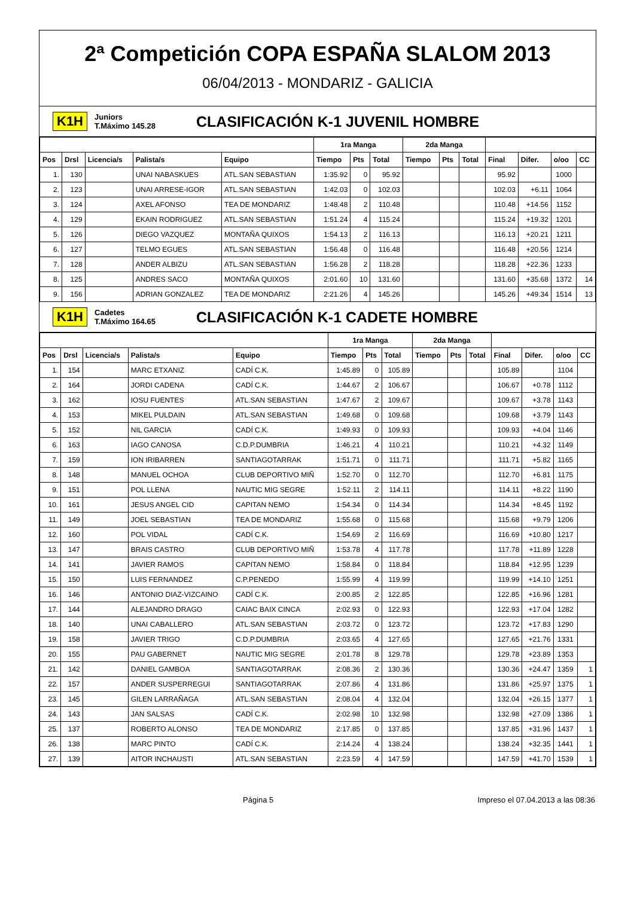2ª Competición COPA ESPAÑA SLALOM 2013
06/04/2013 - MONDARIZ - GALICIA
K1H
Juniors
T.Máximo 145.28
CLASIFICACIÓN K-1 JUVENIL HOMBRE
| | | | | | 1ra Manga | | | 2da Manga | | | | | | |
| --- | --- | --- | --- | --- | --- | --- | --- | --- | --- | --- | --- | --- | --- | --- |
| Pos | Drsl | Licencia/s | Palista/s | Equipo | Tiempo | Pts | Total | Tiempo | Pts | Total | Final | Difer. | o/oo | CC |
| 1. | 130 | | UNAI NABASKUES | ATL.SAN SEBASTIAN | 1:35.92 | 0 | 95.92 | | | | 95.92 | | 1000 | |
| 2. | 123 | | UNAI ARRESE-IGOR | ATL.SAN SEBASTIAN | 1:42.03 | 0 | 102.03 | | | | 102.03 | +6.11 | 1064 | |
| 3. | 124 | | AXEL AFONSO | TEA DE MONDARIZ | 1:48.48 | 2 | 110.48 | | | | 110.48 | +14.56 | 1152 | |
| 4. | 129 | | EKAIN RODRIGUEZ | ATL.SAN SEBASTIAN | 1:51.24 | 4 | 115.24 | | | | 115.24 | +19.32 | 1201 | |
| 5. | 126 | | DIEGO VAZQUEZ | MONTAÑA QUIXOS | 1:54.13 | 2 | 116.13 | | | | 116.13 | +20.21 | 1211 | |
| 6. | 127 | | TELMO EGUES | ATL.SAN SEBASTIAN | 1:56.48 | 0 | 116.48 | | | | 116.48 | +20.56 | 1214 | |
| 7. | 128 | | ANDER ALBIZU | ATL.SAN SEBASTIAN | 1:56.28 | 2 | 118.28 | | | | 118.28 | +22.36 | 1233 | |
| 8. | 125 | | ANDRES SACO | MONTAÑA QUIXOS | 2:01.60 | 10 | 131.60 | | | | 131.60 | +35.68 | 1372 | 14 |
| 9. | 156 | | ADRIAN GONZALEZ | TEA DE MONDARIZ | 2:21.26 | 4 | 145.26 | | | | 145.26 | +49.34 | 1514 | 13 |
K1H
Cadetes
T.Máximo 164.65
CLASIFICACIÓN K-1 CADETE HOMBRE
| | | | | | 1ra Manga | | | 2da Manga | | | | | | |
| --- | --- | --- | --- | --- | --- | --- | --- | --- | --- | --- | --- | --- | --- | --- |
| Pos | Drsl | Licencia/s | Palista/s | Equipo | Tiempo | Pts | Total | Tiempo | Pts | Total | Final | Difer. | o/oo | CC |
| 1. | 154 | | MARC ETXANIZ | CADÍ C.K. | 1:45.89 | 0 | 105.89 | | | | 105.89 | | 1104 | |
| 2. | 164 | | JORDI CADENA | CADÍ C.K. | 1:44.67 | 2 | 106.67 | | | | 106.67 | +0.78 | 1112 | |
| 3. | 162 | | IOSU FUENTES | ATL.SAN SEBASTIAN | 1:47.67 | 2 | 109.67 | | | | 109.67 | +3.78 | 1143 | |
| 4. | 153 | | MIKEL PULDAIN | ATL.SAN SEBASTIAN | 1:49.68 | 0 | 109.68 | | | | 109.68 | +3.79 | 1143 | |
| 5. | 152 | | NIL GARCIA | CADÍ C.K. | 1:49.93 | 0 | 109.93 | | | | 109.93 | +4.04 | 1146 | |
| 6. | 163 | | IAGO CANOSA | C.D.P.DUMBRIA | 1:46.21 | 4 | 110.21 | | | | 110.21 | +4.32 | 1149 | |
| 7. | 159 | | ION IRIBARREN | SANTIAGOTARRAK | 1:51.71 | 0 | 111.71 | | | | 111.71 | +5.82 | 1165 | |
| 8. | 148 | | MANUEL OCHOA | CLUB DEPORTIVO MIÑ | 1:52.70 | 0 | 112.70 | | | | 112.70 | +6.81 | 1175 | |
| 9. | 151 | | POL LLENA | NAUTIC MIG SEGRE | 1:52.11 | 2 | 114.11 | | | | 114.11 | +8.22 | 1190 | |
| 10. | 161 | | JESUS ANGEL CID | CAPITAN NEMO | 1:54.34 | 0 | 114.34 | | | | 114.34 | +8.45 | 1192 | |
| 11. | 149 | | JOEL SEBASTIAN | TEA DE MONDARIZ | 1:55.68 | 0 | 115.68 | | | | 115.68 | +9.79 | 1206 | |
| 12. | 160 | | POL VIDAL | CADÍ C.K. | 1:54.69 | 2 | 116.69 | | | | 116.69 | +10.80 | 1217 | |
| 13. | 147 | | BRAIS CASTRO | CLUB DEPORTIVO MIÑ | 1:53.78 | 4 | 117.78 | | | | 117.78 | +11.89 | 1228 | |
| 14. | 141 | | JAVIER RAMOS | CAPITAN NEMO | 1:58.84 | 0 | 118.84 | | | | 118.84 | +12.95 | 1239 | |
| 15. | 150 | | LUIS FERNANDEZ | C.P.PENEDO | 1:55.99 | 4 | 119.99 | | | | 119.99 | +14.10 | 1251 | |
| 16. | 146 | | ANTONIO DIAZ-VIZCAINO | CADÍ C.K. | 2:00.85 | 2 | 122.85 | | | | 122.85 | +16.96 | 1281 | |
| 17. | 144 | | ALEJANDRO DRAGO | CAIAC BAIX CINCA | 2:02.93 | 0 | 122.93 | | | | 122.93 | +17.04 | 1282 | |
| 18. | 140 | | UNAI CABALLERO | ATL.SAN SEBASTIAN | 2:03.72 | 0 | 123.72 | | | | 123.72 | +17.83 | 1290 | |
| 19. | 158 | | JAVIER TRIGO | C.D.P.DUMBRIA | 2:03.65 | 4 | 127.65 | | | | 127.65 | +21.76 | 1331 | |
| 20. | 155 | | PAU GABERNET | NAUTIC MIG SEGRE | 2:01.78 | 8 | 129.78 | | | | 129.78 | +23.89 | 1353 | |
| 21. | 142 | | DANIEL GAMBOA | SANTIAGOTARRAK | 2:08.36 | 2 | 130.36 | | | | 130.36 | +24.47 | 1359 | 1 |
| 22. | 157 | | ANDER SUSPERREGUI | SANTIAGOTARRAK | 2:07.86 | 4 | 131.86 | | | | 131.86 | +25.97 | 1375 | 1 |
| 23. | 145 | | GILEN LARRAÑAGA | ATL.SAN SEBASTIAN | 2:08.04 | 4 | 132.04 | | | | 132.04 | +26.15 | 1377 | 1 |
| 24. | 143 | | JAN SALSAS | CADÍ C.K. | 2:02.98 | 10 | 132.98 | | | | 132.98 | +27.09 | 1386 | 1 |
| 25. | 137 | | ROBERTO ALONSO | TEA DE MONDARIZ | 2:17.85 | 0 | 137.85 | | | | 137.85 | +31.96 | 1437 | 1 |
| 26. | 138 | | MARC PINTO | CADÍ C.K. | 2:14.24 | 4 | 138.24 | | | | 138.24 | +32.35 | 1441 | 1 |
| 27. | 139 | | AITOR INCHAUSTI | ATL.SAN SEBASTIAN | 2:23.59 | 4 | 147.59 | | | | 147.59 | +41.70 | 1539 | 1 |
Página 5 Impreso el 07.04.2013 a las 08:36